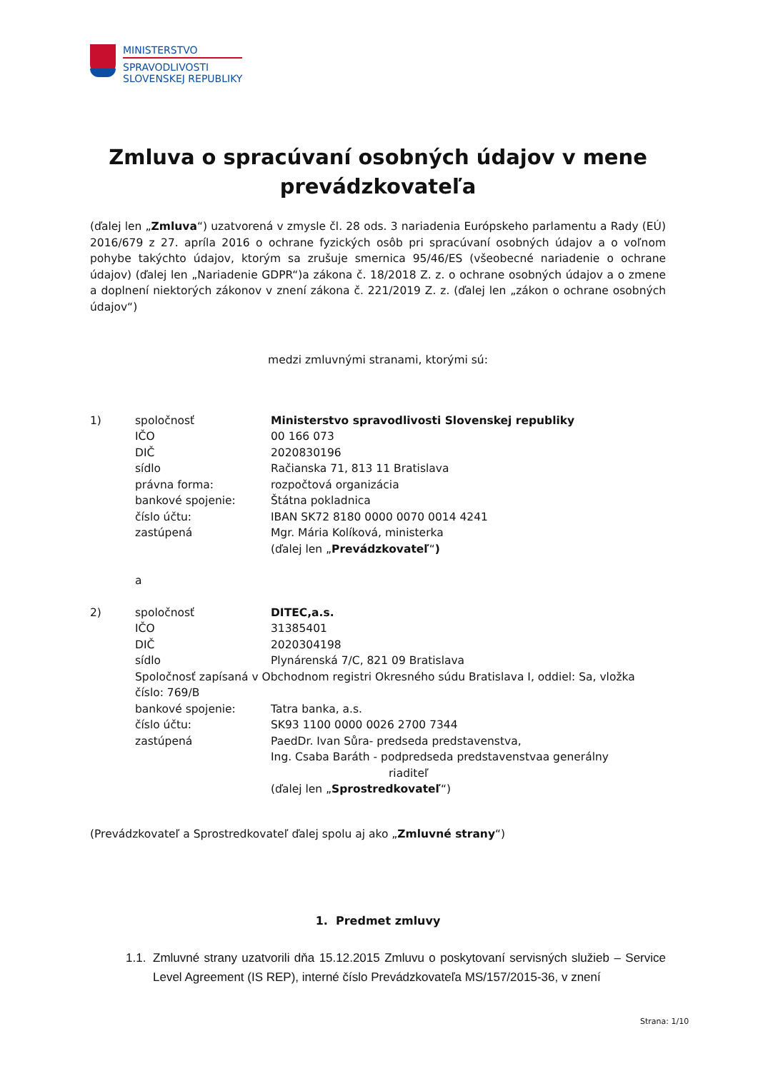MINISTERSTVO
SPRAVODLIVOSTI
SLOVENSKEJ REPUBLIKY
Zmluva o spracúvaní osobných údajov v mene prevádzkovateľa
(ďalej len „Zmluva“) uzatvorená v zmysle čl. 28 ods. 3 nariadenia Európskeho parlamentu a Rady (EÚ) 2016/679 z 27. apríla 2016 o ochrane fyzických osôb pri spracúvaní osobných údajov a o voľnom pohybe takýchto údajov, ktorým sa zrušuje smernica 95/46/ES (všeobecné nariadenie o ochrane údajov) (ďalej len „Nariadenie GDPR“)a zákona č. 18/2018 Z. z. o ochrane osobných údajov a o zmene a doplnení niektorých zákonov v znení zákona č. 221/2019 Z. z. (ďalej len „zákon o ochrane osobných údajov“)
medzi zmluvnými stranami, ktorými sú:
1) spoločnosť Ministerstvo spravodlivosti Slovenskej republiky
IČO 00 166 073
DIČ 2020830196
sídlo Račianska 71, 813 11 Bratislava
právna forma: rozpočtová organizácia
bankové spojenie: Štátna pokladnica
číslo účtu: IBAN SK72 8180 0000 0070 0014 4241
zastúpená Mgr. Mária Kolíková, ministerka
(ďalej len „Prevádzkovateľ“)
a
2) spoločnosť DITEC,a.s.
IČO 31385401
DIČ 2020304198
sídlo Plynárenská 7/C, 821 09 Bratislava
Spoločnosť zapísaná v Obchodnom registri Okresného súdu Bratislava I, oddiel: Sa, vložka číslo: 769/B
bankové spojenie: Tatra banka, a.s.
číslo účtu: SK93 1100 0000 0026 2700 7344
zastúpená PaedDr. Ivan Sůra- predseda predstavenstva,
Ing. Csaba Baráth - podpredseda predstavenstvaa generálny
riaditeľ
(ďalej len „Sprostredkovateľ“)
(Prevádzkovateľ a Sprostredkovateľ ďalej spolu aj ako „Zmluvné strany“)
1. Predmet zmluvy
1.1.
Zmluvné strany uzatvorili dňa 15.12.2015 Zmluvu o poskytovaní servisných služieb – Service Level Agreement (IS REP), interné číslo Prevádzkovateľa MS/157/2015-36, v znení
Strana: 1/10